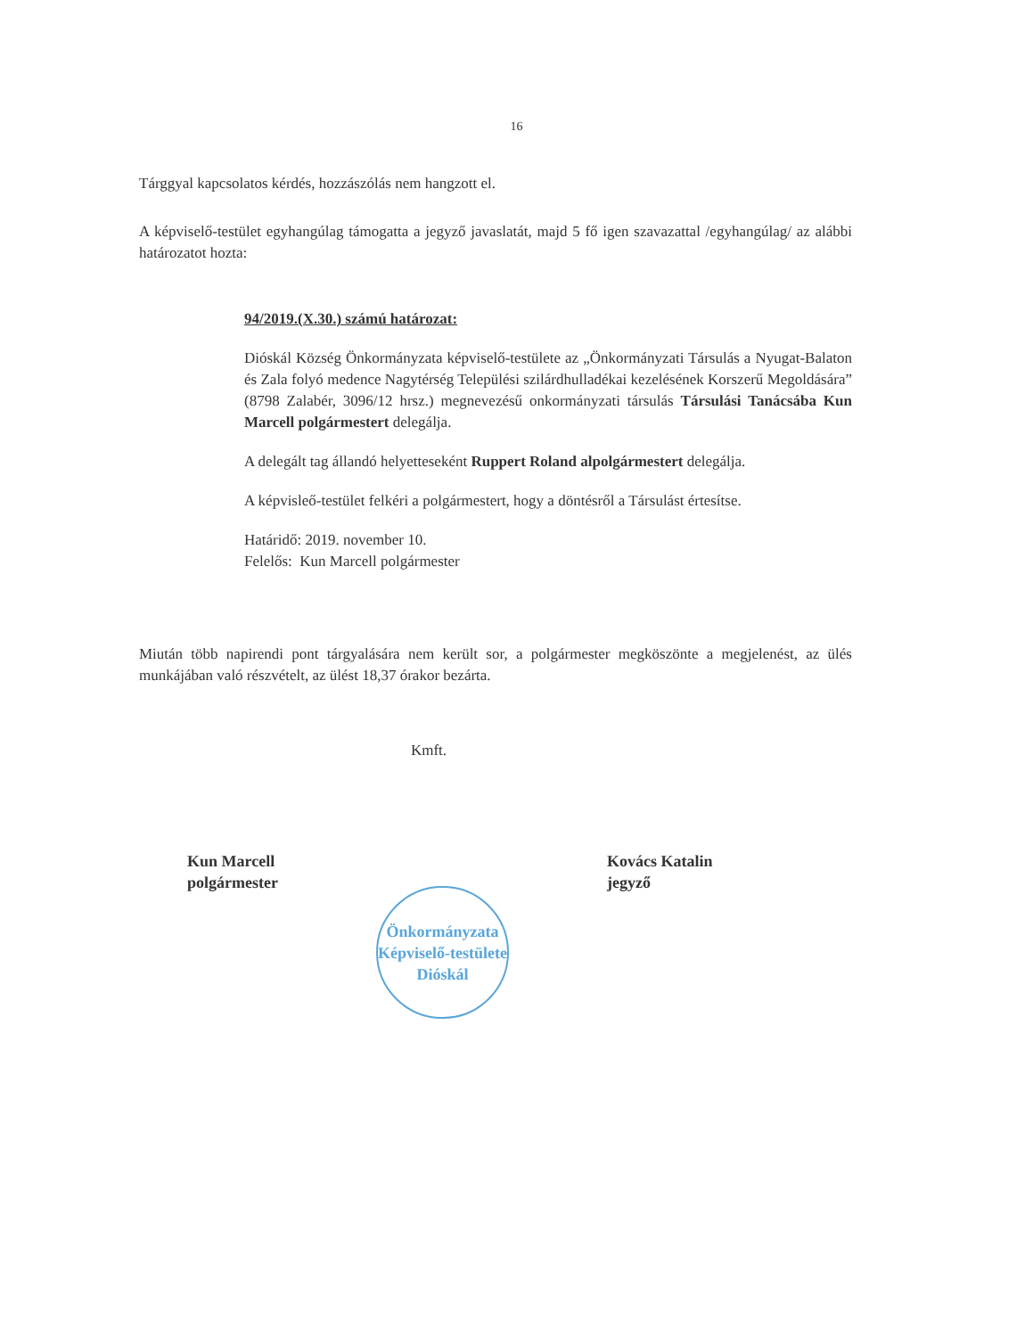16
Tárggyal kapcsolatos kérdés, hozzászólás nem hangzott el.
A képviselő-testület egyhangúlag támogatta a jegyző javaslatát, majd 5 fő igen szavazattal /egyhangúlag/ az alábbi határozatot hozta:
94/2019.(X.30.) számú határozat:
Dióskál Község Önkormányzata képviselő-testülete az „Önkormányzati Társulás a Nyugat-Balaton és Zala folyó medence Nagytérség Települési szilárdhulladékai kezelésének Korszerű Megoldására” (8798 Zalabér, 3096/12 hrsz.) megnevezésű onkormányzati társulás Társulási Tanácsába Kun Marcell polgármestert delegálja.
A delegált tag állandó helyetteseként Ruppert Roland alpolgármestert delegálja.
A képvisleő-testület felkéri a polgármestert, hogy a döntésről a Társulást értesítse.
Határidő: 2019. november 10.
Felelős: Kun Marcell polgármester
Miután több napirendi pont tárgyalására nem került sor, a polgármester megköszönte a megjelenést, az ülés munkájában való részvételt, az ülést 18,37 órakor bezárta.
Kmft.
Kun Marcell
polgármester
Önkormányzata Képviselő-testülete
Dióskál
Kovács Katalin
jegyző